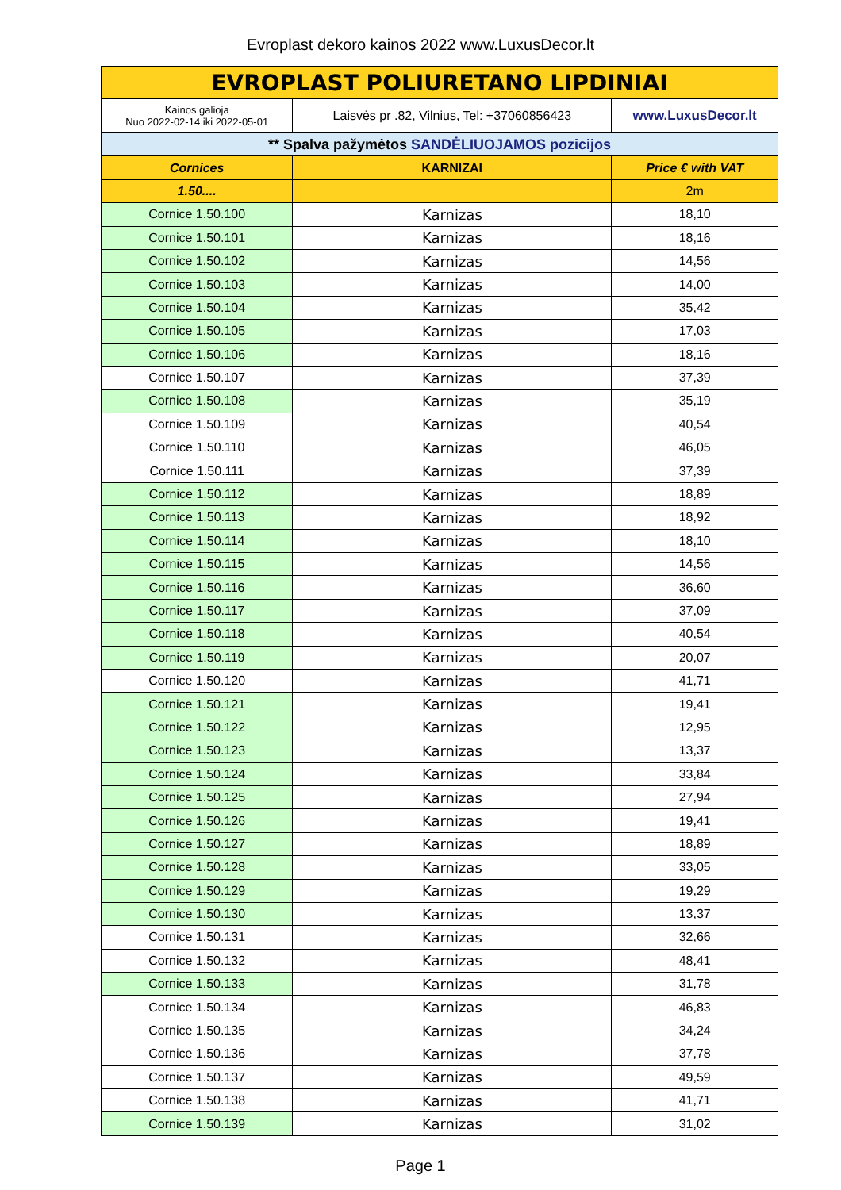Evroplast dekoro kainos 2022 www.LuxusDecor.lt
| EVROPLAST POLIURETANO LIPDINIAI | | |
| Kainos galioja Nuo 2022-02-14 iki 2022-05-01 | Laisvės pr .82, Vilnius, Tel: +37060856423 | www.LuxusDecor.lt |
| ** Spalva pažymėtos SANDĖLIUOJAMOS pozicijos | | |
| Cornices | KARNIZAI | Price € with VAT |
| 1.50.... | | 2m |
| Cornice 1.50.100 | Karnizas | 18,10 |
| Cornice 1.50.101 | Karnizas | 18,16 |
| Cornice 1.50.102 | Karnizas | 14,56 |
| Cornice 1.50.103 | Karnizas | 14,00 |
| Cornice 1.50.104 | Karnizas | 35,42 |
| Cornice 1.50.105 | Karnizas | 17,03 |
| Cornice 1.50.106 | Karnizas | 18,16 |
| Cornice 1.50.107 | Karnizas | 37,39 |
| Cornice 1.50.108 | Karnizas | 35,19 |
| Cornice 1.50.109 | Karnizas | 40,54 |
| Cornice 1.50.110 | Karnizas | 46,05 |
| Cornice 1.50.111 | Karnizas | 37,39 |
| Cornice 1.50.112 | Karnizas | 18,89 |
| Cornice 1.50.113 | Karnizas | 18,92 |
| Cornice 1.50.114 | Karnizas | 18,10 |
| Cornice 1.50.115 | Karnizas | 14,56 |
| Cornice 1.50.116 | Karnizas | 36,60 |
| Cornice 1.50.117 | Karnizas | 37,09 |
| Cornice 1.50.118 | Karnizas | 40,54 |
| Cornice 1.50.119 | Karnizas | 20,07 |
| Cornice 1.50.120 | Karnizas | 41,71 |
| Cornice 1.50.121 | Karnizas | 19,41 |
| Cornice 1.50.122 | Karnizas | 12,95 |
| Cornice 1.50.123 | Karnizas | 13,37 |
| Cornice 1.50.124 | Karnizas | 33,84 |
| Cornice 1.50.125 | Karnizas | 27,94 |
| Cornice 1.50.126 | Karnizas | 19,41 |
| Cornice 1.50.127 | Karnizas | 18,89 |
| Cornice 1.50.128 | Karnizas | 33,05 |
| Cornice 1.50.129 | Karnizas | 19,29 |
| Cornice 1.50.130 | Karnizas | 13,37 |
| Cornice 1.50.131 | Karnizas | 32,66 |
| Cornice 1.50.132 | Karnizas | 48,41 |
| Cornice 1.50.133 | Karnizas | 31,78 |
| Cornice 1.50.134 | Karnizas | 46,83 |
| Cornice 1.50.135 | Karnizas | 34,24 |
| Cornice 1.50.136 | Karnizas | 37,78 |
| Cornice 1.50.137 | Karnizas | 49,59 |
| Cornice 1.50.138 | Karnizas | 41,71 |
| Cornice 1.50.139 | Karnizas | 31,02 |
Page 1